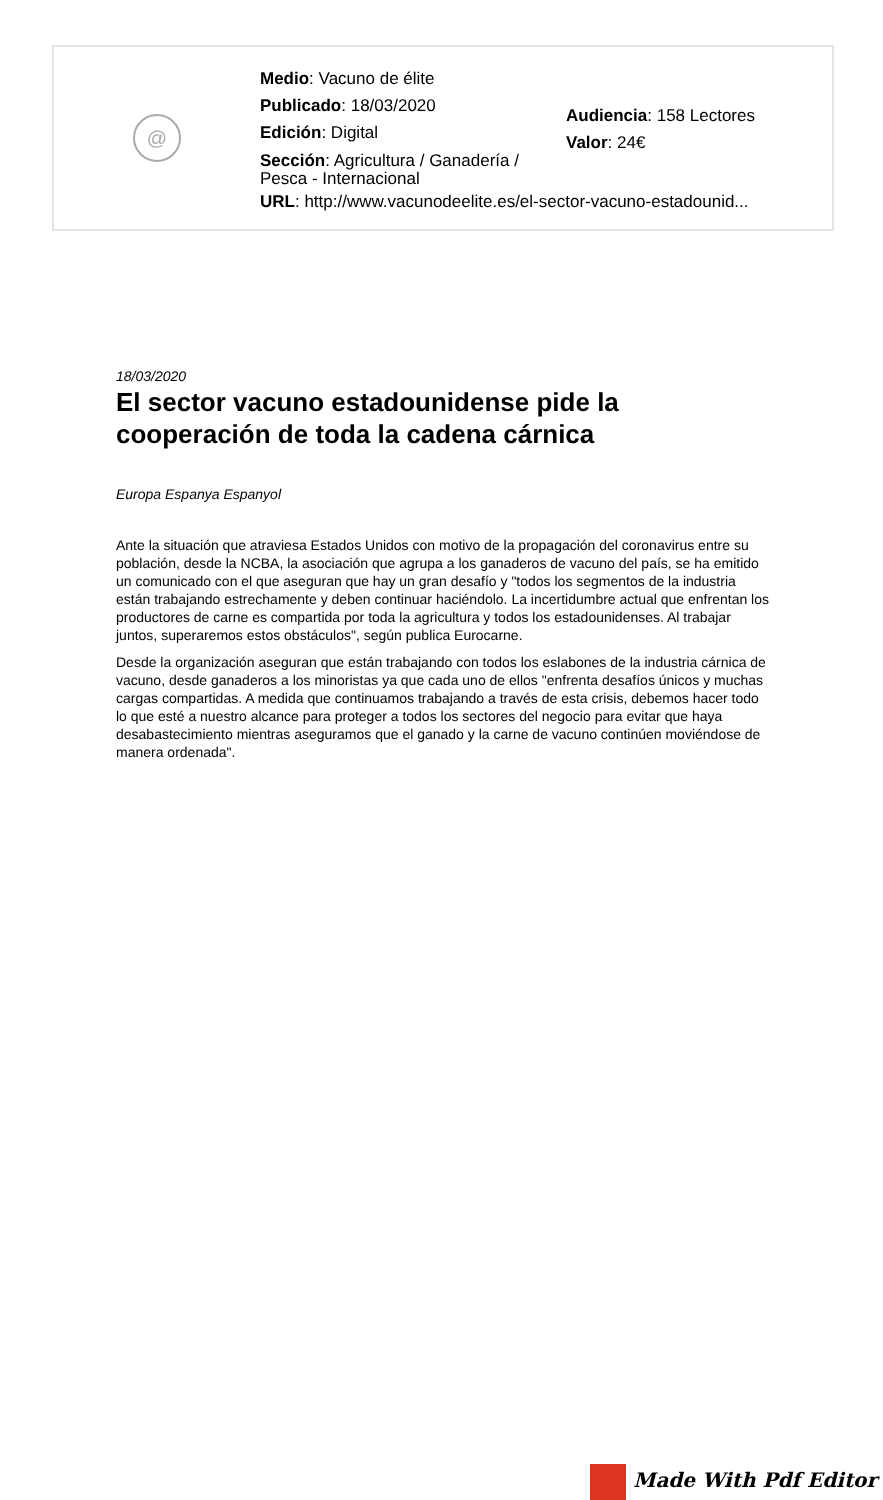@
Medio: Vacuno de élite
Publicado: 18/03/2020
Edición: Digital
Sección: Agricultura / Ganadería / Pesca - Internacional
Audiencia: 158 Lectores
Valor: 24€
URL: http://www.vacunodeelite.es/el-sector-vacuno-estadounid...
18/03/2020
El sector vacuno estadounidense pide la cooperación de toda la cadena cárnica
Europa Espanya Espanyol
Ante la situación que atraviesa Estados Unidos con motivo de la propagación del coronavirus entre su población, desde la NCBA, la asociación que agrupa a los ganaderos de vacuno del país, se ha emitido un comunicado con el que aseguran que hay un gran desafío y "todos los segmentos de la industria están trabajando estrechamente y deben continuar haciéndolo. La incertidumbre actual que enfrentan los productores de carne es compartida por toda la agricultura y todos los estadounidenses. Al trabajar juntos, superaremos estos obstáculos", según publica Eurocarne.
Desde la organización aseguran que están trabajando con todos los eslabones de la industria cárnica de vacuno, desde ganaderos a los minoristas ya que cada uno de ellos "enfrenta desafíos únicos y muchas cargas compartidas. A medida que continuamos trabajando a través de esta crisis, debemos hacer todo lo que esté a nuestro alcance para proteger a todos los sectores del negocio para evitar que haya desabastecimiento mientras aseguramos que el ganado y la carne de vacuno continúen moviéndose de manera ordenada".
Made With Pdf Editor